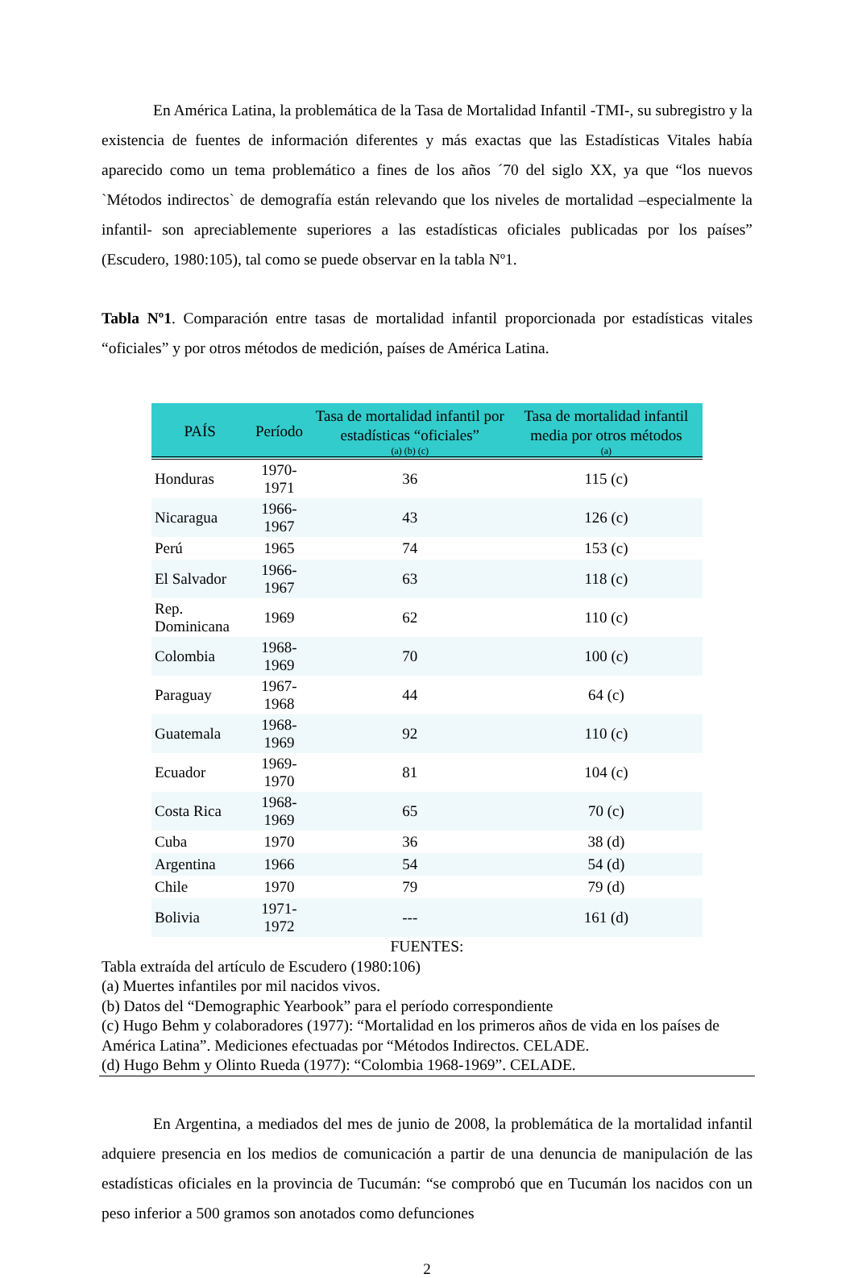En América Latina, la problemática de la Tasa de Mortalidad Infantil -TMI-, su subregistro y la existencia de fuentes de información diferentes y más exactas que las Estadísticas Vitales había aparecido como un tema problemático a fines de los años ´70 del siglo XX, ya que “los nuevos `Métodos indirectos` de demografía están relevando que los niveles de mortalidad –especialmente la infantil- son apreciablemente superiores a las estadísticas oficiales publicadas por los países” (Escudero, 1980:105), tal como se puede observar en la tabla Nº1.
Tabla Nº1. Comparación entre tasas de mortalidad infantil proporcionada por estadísticas vitales “oficiales” y por otros métodos de medición, países de América Latina.
| PAÍS | Período | Tasa de mortalidad infantil por estadísticas “oficiales” (a) (b) (c) | Tasa de mortalidad infantil media por otros métodos (a) |
| --- | --- | --- | --- |
| Honduras | 1970-1971 | 36 | 115 (c) |
| Nicaragua | 1966-1967 | 43 | 126 (c) |
| Perú | 1965 | 74 | 153 (c) |
| El Salvador | 1966-1967 | 63 | 118 (c) |
| Rep. Dominicana | 1969 | 62 | 110 (c) |
| Colombia | 1968-1969 | 70 | 100 (c) |
| Paraguay | 1967-1968 | 44 | 64 (c) |
| Guatemala | 1968-1969 | 92 | 110 (c) |
| Ecuador | 1969-1970 | 81 | 104 (c) |
| Costa Rica | 1968-1969 | 65 | 70 (c) |
| Cuba | 1970 | 36 | 38 (d) |
| Argentina | 1966 | 54 | 54 (d) |
| Chile | 1970 | 79 | 79 (d) |
| Bolivia | 1971-1972 | --- | 161 (d) |
FUENTES:
Tabla extraída del artículo de Escudero (1980:106)
(a) Muertes infantiles por mil nacidos vivos.
(b) Datos del “Demographic Yearbook” para el período correspondiente
(c) Hugo Behm y colaboradores (1977): “Mortalidad en los primeros años de vida en los países de América Latina”. Mediciones efectuadas por “Métodos Indirectos. CELADE.
(d) Hugo Behm y Olinto Rueda (1977): “Colombia 1968-1969”. CELADE.
En Argentina, a mediados del mes de junio de 2008, la problemática de la mortalidad infantil adquiere presencia en los medios de comunicación a partir de una denuncia de manipulación de las estadísticas oficiales en la provincia de Tucumán: “se comprobó que en Tucumán los nacidos con un peso inferior a 500 gramos son anotados como defunciones
2